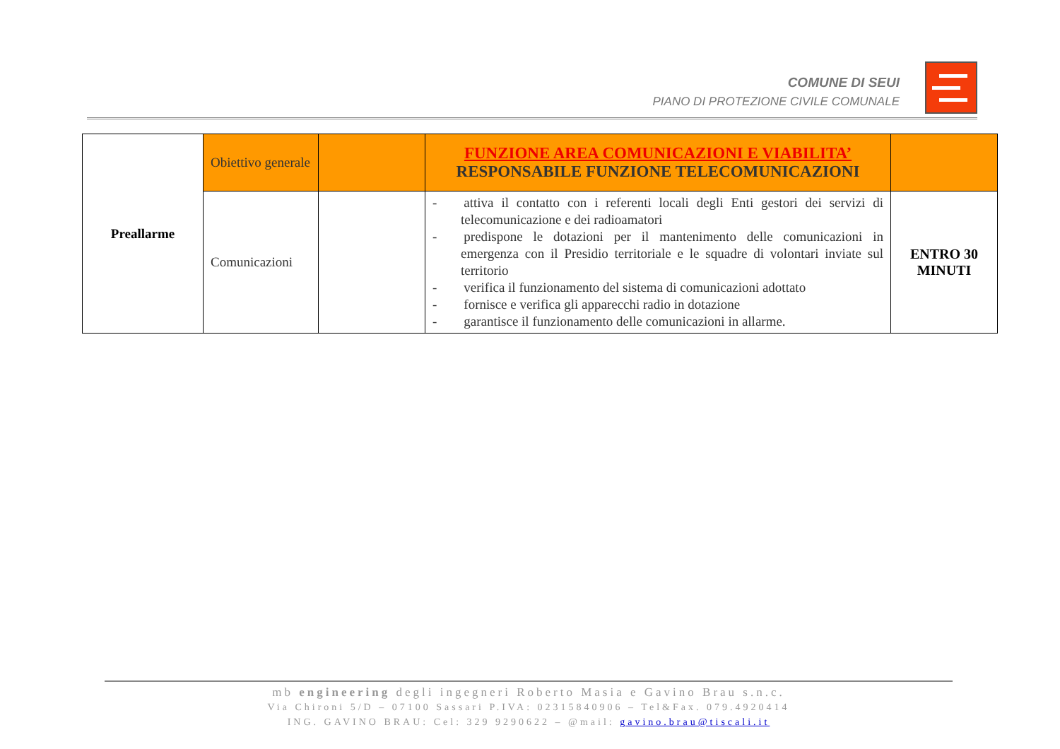COMUNE DI SEUI
PIANO DI PROTEZIONE CIVILE COMUNALE
| Preallarme | Obiettivo generale | | FUNZIONE AREA COMUNICAZIONI E VIABILITA’ RESPONSABILE FUNZIONE TELECOMUNICAZIONI | |
| | Comunicazioni | | - attiva il contatto con i referenti locali degli Enti gestori dei servizi di telecomunicazione e dei radioamatori - predispone le dotazioni per il mantenimento delle comunicazioni in emergenza con il Presidio territoriale e le squadre di volontari inviate sul territorio - verifica il funzionamento del sistema di comunicazioni adottato - fornisce e verifica gli apparecchi radio in dotazione - garantisce il funzionamento delle comunicazioni in allarme. | ENTRO 30 MINUTI |
mb engineering degli ingegneri Roberto Masia e Gavino Brau s.n.c.
Via Chironi 5/D – 07100 Sassari P.IVA: 02315840906 – Tel&Fax. 079.4920414
ING. GAVINO BRAU: Cel: 329 9290622 – @mail: gavino.brau@tiscali.it